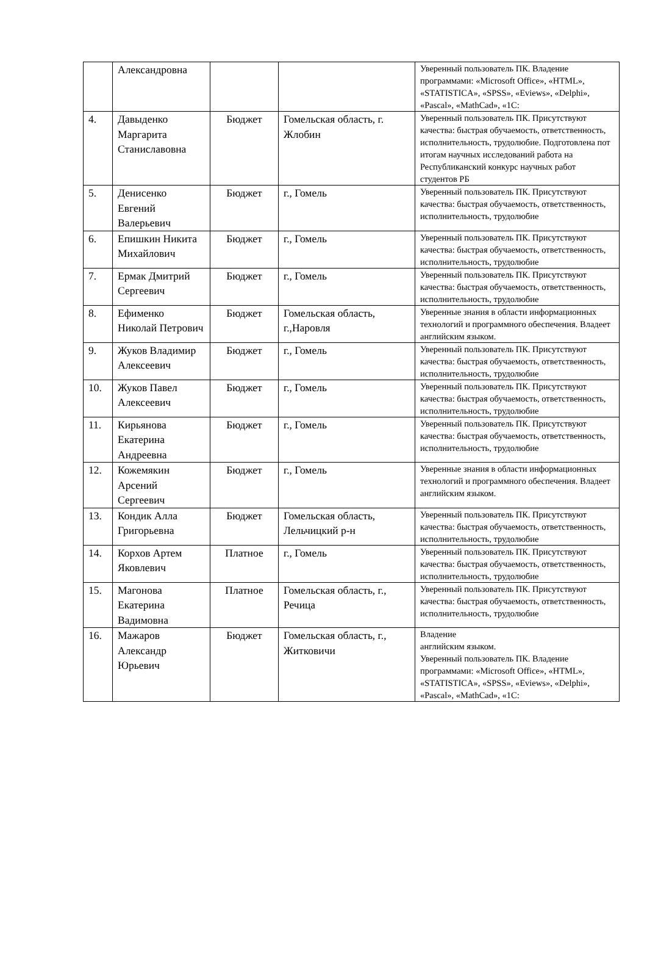| | Александровна | | | Уверенный пользователь ПК. Владение программами: «Microsoft Office», «HTML», «STATISTICA», «SPSS», «Eviews», «Delphi», «Pascal», «MathCad», «1C: |
| 4. | Давыденко Маргарита Станиславовна | Бюджет | Гомельская область, г. Жлобин | Уверенный пользователь ПК. Присутствуют качества: быстрая обучаемость, ответственность, исполнительность, трудолюбие. Подготовлена пот итогам научных исследований работа на Республиканский конкурс научных работ студентов РБ |
| 5. | Денисенко Евгений Валерьевич | Бюджет | г., Гомель | Уверенный пользователь ПК. Присутствуют качества: быстрая обучаемость, ответственность, исполнительность, трудолюбие |
| 6. | Епишкин Никита Михайлович | Бюджет | г., Гомель | Уверенный пользователь ПК. Присутствуют качества: быстрая обучаемость, ответственность, исполнительность, трудолюбие |
| 7. | Ермак Дмитрий Сергеевич | Бюджет | г., Гомель | Уверенный пользователь ПК. Присутствуют качества: быстрая обучаемость, ответственность, исполнительность, трудолюбие |
| 8. | Ефименко Николай Петрович | Бюджет | Гомельская область, г.,Наровля | Уверенные знания в области информационных технологий и программного обеспечения. Владеет английским языком. |
| 9. | Жуков Владимир Алексеевич | Бюджет | г., Гомель | Уверенный пользователь ПК. Присутствуют качества: быстрая обучаемость, ответственность, исполнительность, трудолюбие |
| 10. | Жуков Павел Алексеевич | Бюджет | г., Гомель | Уверенный пользователь ПК. Присутствуют качества: быстрая обучаемость, ответственность, исполнительность, трудолюбие |
| 11. | Кирьянова Екатерина Андреевна | Бюджет | г., Гомель | Уверенный пользователь ПК. Присутствуют качества: быстрая обучаемость, ответственность, исполнительность, трудолюбие |
| 12. | Кожемякин Арсений Сергеевич | Бюджет | г., Гомель | Уверенные знания в области информационных технологий и программного обеспечения. Владеет английским языком. |
| 13. | Кондик Алла Григорьевна | Бюджет | Гомельская область, Лельчицкий р-н | Уверенный пользователь ПК. Присутствуют качества: быстрая обучаемость, ответственность, исполнительность, трудолюбие |
| 14. | Корхов Артем Яковлевич | Платное | г., Гомель | Уверенный пользователь ПК. Присутствуют качества: быстрая обучаемость, ответственность, исполнительность, трудолюбие |
| 15. | Магонова Екатерина Вадимовна | Платное | Гомельская область, г., Речица | Уверенный пользователь ПК. Присутствуют качества: быстрая обучаемость, ответственность, исполнительность, трудолюбие |
| 16. | Мажаров Александр Юрьевич | Бюджет | Гомельская область, г., Житковичи | Владение английским языком. Уверенный пользователь ПК. Владение программами: «Microsoft Office», «HTML», «STATISTICA», «SPSS», «Eviews», «Delphi», «Pascal», «MathCad», «1C: |